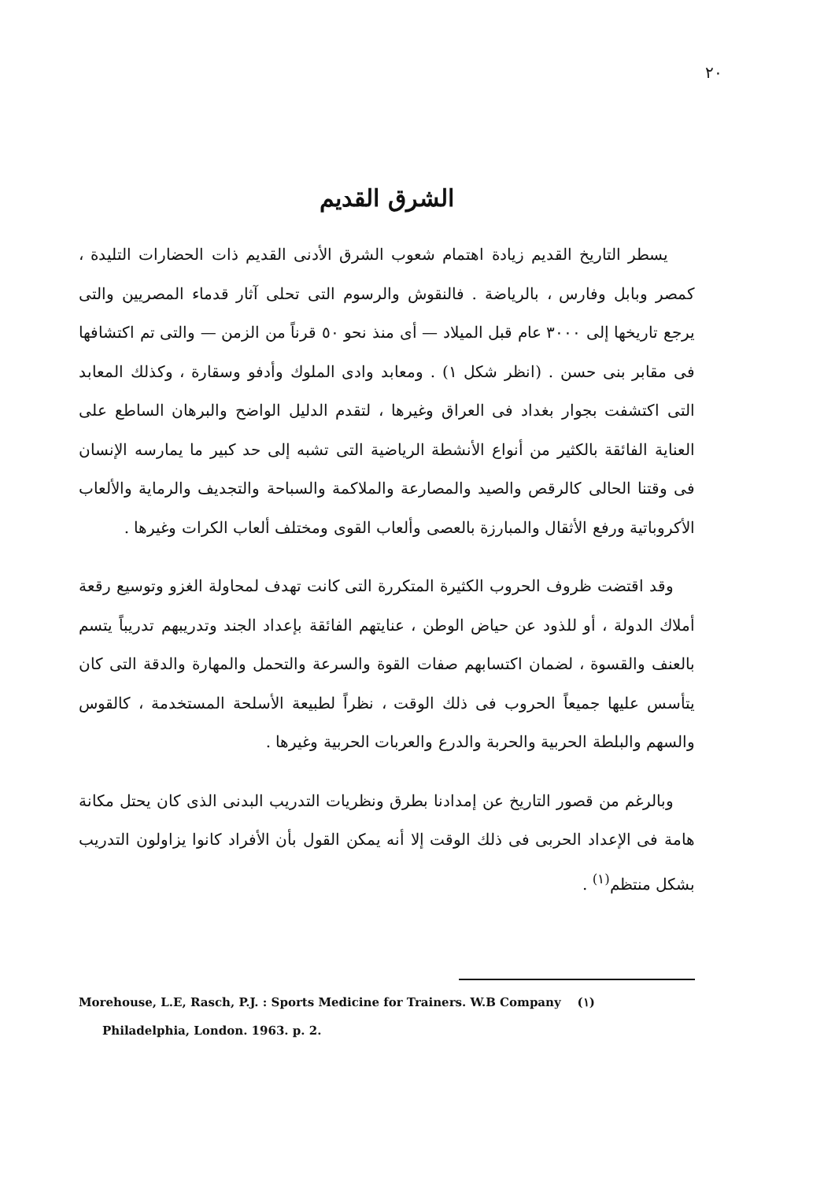٢٠
الشرق القديم
يسطر التاريخ القديم زيادة اهتمام شعوب الشرق الأدنى القديم ذات الحضارات التليدة ، كمصر وبابل وفارس ، بالرياضة . فالنقوش والرسوم التى تحلى آثار قدماء المصريين والتى يرجع تاريخها إلى ٣٠٠٠ عام قبل الميلاد — أى منذ نحو ٥٠ قرناً من الزمن — والتى تم اكتشافها فى مقابر بنى حسن . (انظر شكل ١) . ومعابد وادى الملوك وأدفو وسقارة ، وكذلك المعابد التى اكتشفت بجوار بغداد فى العراق وغيرها ، لتقدم الدليل الواضح والبرهان الساطع على العناية الفائقة بالكثير من أنواع الأنشطة الرياضية التى تشبه إلى حد كبير ما يمارسه الإنسان فى وقتنا الحالى كالرقص والصيد والمصارعة والملاكمة والسباحة والتجديف والرماية والألعاب الأكروباتية ورفع الأثقال والمبارزة بالعصى وألعاب القوى ومختلف ألعاب الكرات وغيرها .
وقد اقتضت ظروف الحروب الكثيرة المتكررة التى كانت تهدف لمحاولة الغزو وتوسيع رقعة أملاك الدولة ، أو للذود عن حياض الوطن ، عنايتهم الفائقة بإعداد الجند وتدريبهم تدريباً يتسم بالعنف والقسوة ، لضمان اكتسابهم صفات القوة والسرعة والتحمل والمهارة والدقة التى كان يتأسس عليها جميعاً الحروب فى ذلك الوقت ، نظراً لطبيعة الأسلحة المستخدمة ، كالقوس والسهم والبلطة الحربية والحربة والدرع والعربات الحربية وغيرها .
وبالرغم من قصور التاريخ عن إمدادنا بطرق ونظريات التدريب البدنى الذى كان يحتل مكانة هامة فى الإعداد الحربى فى ذلك الوقت إلا أنه يمكن القول بأن الأفراد كانوا يزاولون التدريب بشكل منتظم<sup>(١)</sup> .
Morehouse, L.E, Rasch, P.J. : Sports Medicine for Trainers. W.B Company (١)
Philadelphia, London. 1963. p. 2.